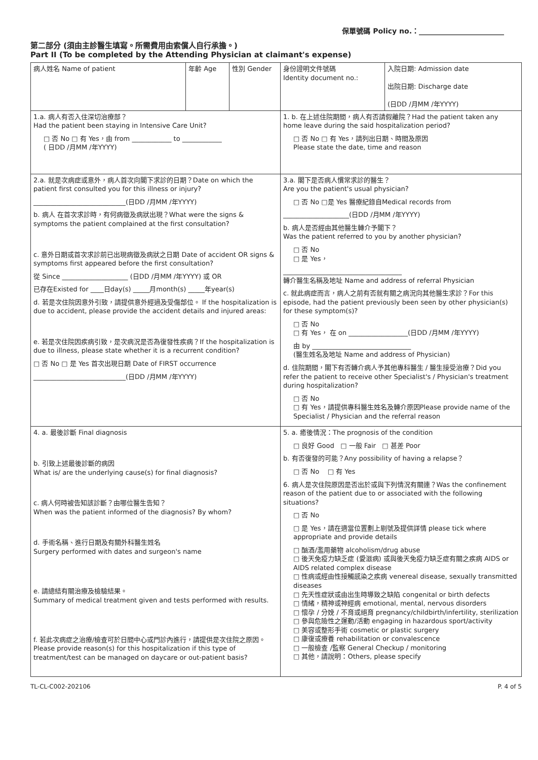保單號碼 Policy no.：________________________
第二部分 (須由主診醫生填寫。所需費用由索償人自行承擔。)
Part II (To be completed by the Attending Physician at claimant's expense)
| 病人姓名 Name of patient | 年齡 Age | 性別 Gender | 身份證明文件號碼 Identity document no.: | 入院日期: Admission date 出院日期: Discharge date (日DD /月MM /年YYYY) |
| 1.a. 病人有否入住深切治療部？ Had the patient been staying in Intensive Care Unit? □ 否 No □ 有 Yes，由 from ____________ to ____________ ( 日DD /月MM /年YYYY) | | | 1. b. 在上述住院期間，病人有否請假離院？Had the patient taken any home leave during the said hospitalization period? □ 否 No □ 有 Yes，請列出日期、時間及原因 Please state the date, time and reason | |
| 2.a. 就是次病症或意外，病人首次向閣下求診的日期？Date on which the patient first consulted you for this illness or injury? ____________________________(日DD /月MM /年YYYY) b. 病人 在首次求診時，有何病徵及病狀出現？What were the signs & symptoms the patient complained at the first consultation? c. 意外日期或首次求診前已出現病徵及病狀之日期 Date of accident OR signs & symptoms first appeared before the first consultation? 從 Since ____________________ (日DD /月MM /年YYYY) 或 OR 已存在Existed for ____日day(s) _____月month(s) _____年year(s) d. 若是次住院因意外引致，請提供意外經過及受傷部位。 If the hospitalization is due to accident, please provide the accident details and injured areas: e. 若是次住院因疾病引致，是次病況是否為復發性疾病？If the hospitalization is due to illness, please state whether it is a recurrent condition? □ 否 No □ 是 Yes 首次出現日期 Date of FIRST occurrence ____________________________(日DD /月MM /年YYYY) | | | 3.a. 閣下是否病人慣常求診的醫生？ Are you the patient's usual physician? □ 否 No □是 Yes 醫療紀錄自Medical records from ____________________(日DD /月MM /年YYYY) b. 病人是否經由其他醫生轉介予閣下？ Was the patient referred to you by another physician? □ 否 No □ 是 Yes， ____________________________________ 轉介醫生名稱及地址 Name and address of referral Physician c. 就此病症而言，病人之前有否就有關之病況向其他醫生求診？For this episode, had the patient previously been seen by other physician(s) for these symptom(s)? □ 否 No □ 有 Yes， 在 on __________________(日DD /月MM /年YYYY) 由 by ______________________________ (醫生姓名及地址 Name and address of Physician) d. 住院期間，閣下有否轉介病人予其他專科醫生 / 醫生接受治療？Did you refer the patient to receive other Specialist's / Physician's treatment during hospitalization? □ 否 No □ 有 Yes，請提供專科醫生姓名及轉介原因Please provide name of the Specialist / Physician and the referral reason | |
| 4. a. 最後診斷 Final diagnosis b. 引致上述最後診斷的病因 What is/ are the underlying cause(s) for final diagnosis? c. 病人何時被告知該診斷？由哪位醫生告知？ When was the patient informed of the diagnosis? By whom? d. 手術名稱、進行日期及有關外科醫生姓名 Surgery performed with dates and surgeon's name e. 請總結有關治療及檢驗結果。 Summary of medical treatment given and tests performed with results. f. 若此次病症之治療/檢查可於日間中心或門診內進行，請提供是次住院之原因。Please provide reason(s) for this hospitalization if this type of treatment/test can be managed on daycare or out-patient basis? | | | 5. a. 癒後情況：The prognosis of the condition □ 良好 Good □ 一般 Fair □ 甚差 Poor b. 有否復發的可能？Any possibility of having a relapse？ □ 否 No □ 有 Yes 6. 病人是次住院原因是否出於或與下列情況有關連？Was the confinement reason of the patient due to or associated with the following situations? □ 否 No □ 是 Yes，請在適當位置劃上剔號及提供詳情 please tick where appropriate and provide details □ 酗酒/濫用藥物 alcoholism/drug abuse □ 後天免疫力缺乏症 (愛滋病) 或與後天免疫力缺乏症有關之疾病 AIDS or AIDS related complex disease □ 性病或經由性接觸感染之疾病 venereal disease, sexually transmitted diseases □ 先天性症狀或由出生時導致之缺陷 congenital or birth defects □ 情緒，精神或神經病 emotional, mental, nervous disorders □ 懷孕 / 分娩 / 不育或絕育 pregnancy/childbirth/infertility, sterilization □ 參與危險性之運動/活動 engaging in hazardous sport/activity □ 美容或整形手術 cosmetic or plastic surgery □ 康復或療養 rehabilitation or convalescence □ 一般檢查 /監察 General Checkup / monitoring □ 其他，請說明：Others, please specify | |
TL-CL-C002-202106 P. 4 of 5